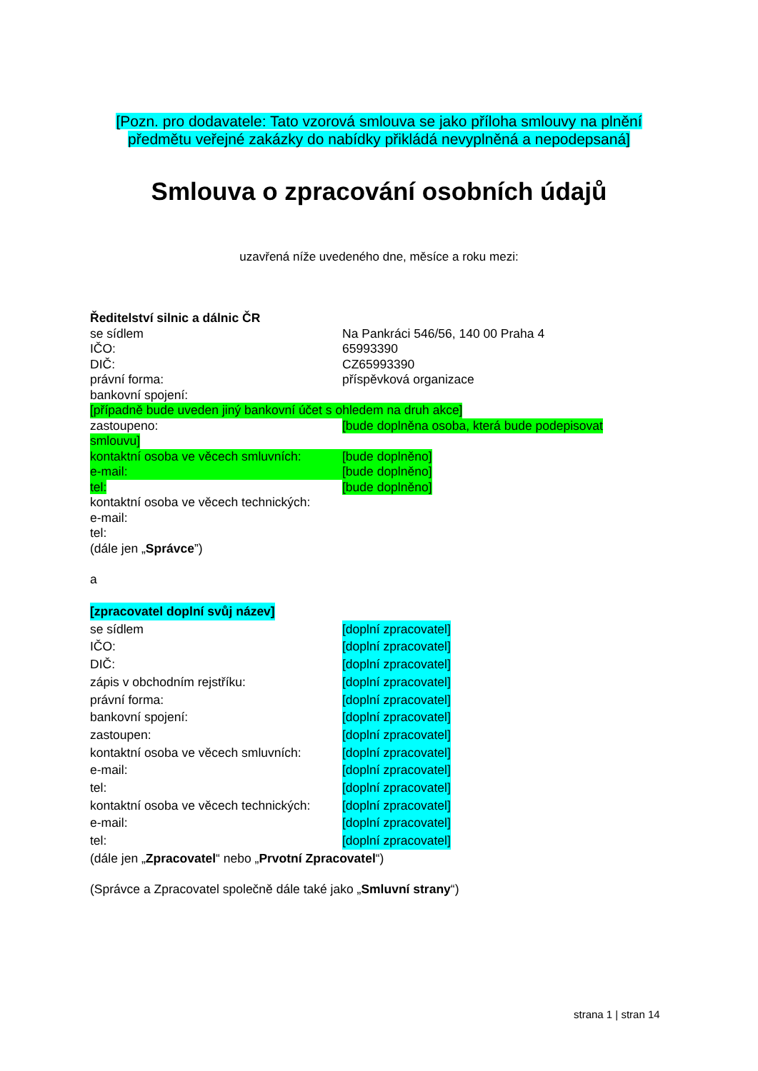[Pozn. pro dodavatele: Tato vzorová smlouva se jako příloha smlouvy na plnění
předmětu veřejné zakázky do nabídky přikládá nevyplněná a nepodepsaná]
Smlouva o zpracování osobních údajů
uzavřená níže uvedeného dne, měsíce a roku mezi:
Ředitelství silnic a dálnic ČR
se sídlem Na Pankráci 546/56, 140 00 Praha 4
IČO: 65993390
DIČ: CZ65993390
právní forma: příspěvková organizace
bankovní spojení:
[případně bude uveden jiný bankovní účet s ohledem na druh akce]
zastoupeno: [bude doplněna osoba, která bude podepisovat
smlouvu]
kontaktní osoba ve věcech smluvních: [bude doplněno]
e-mail: [bude doplněno]
tel: [bude doplněno]
kontaktní osoba ve věcech technických:
e-mail:
tel:
(dále jen „Správce”)
a
[zpracovatel doplní svůj název]
se sídlem [doplní zpracovatel]
IČO: [doplní zpracovatel]
DIČ: [doplní zpracovatel]
zápis v obchodním rejstříku: [doplní zpracovatel]
právní forma: [doplní zpracovatel]
bankovní spojení: [doplní zpracovatel]
zastoupen: [doplní zpracovatel]
kontaktní osoba ve věcech smluvních: [doplní zpracovatel]
e-mail: [doplní zpracovatel]
tel: [doplní zpracovatel]
kontaktní osoba ve věcech technických: [doplní zpracovatel]
e-mail: [doplní zpracovatel]
tel: [doplní zpracovatel]
(dále jen „Zpracovatel“ nebo „Prvotní Zpracovatel“)
(Správce a Zpracovatel společně dále také jako „Smluvní strany“)
strana 1 | stran 14